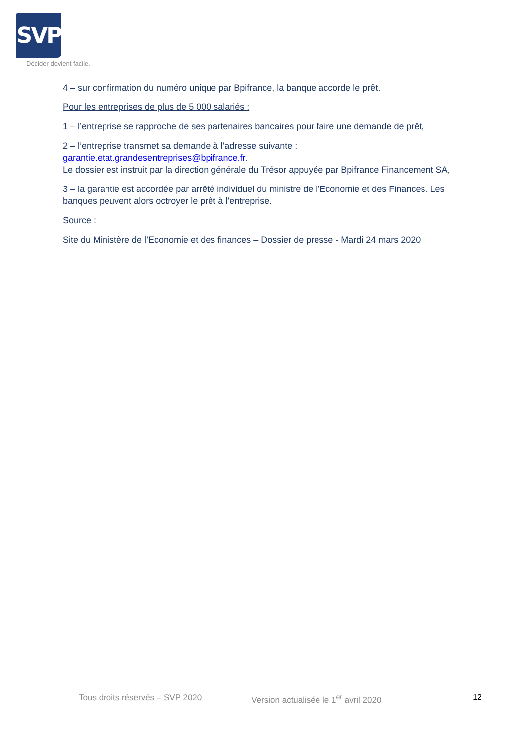SVP
Décider devient facile.
4 – sur confirmation du numéro unique par Bpifrance, la banque accorde le prêt.
Pour les entreprises de plus de 5 000 salariés :
1 – l’entreprise se rapproche de ses partenaires bancaires pour faire une demande de prêt,
2 – l’entreprise transmet sa demande à l’adresse suivante :
garantie.etat.grandesentreprises@bpifrance.fr.
Le dossier est instruit par la direction générale du Trésor appuyée par Bpifrance Financement SA,
3 – la garantie est accordée par arrêté individuel du ministre de l’Economie et des Finances. Les banques peuvent alors octroyer le prêt à l’entreprise.
Source :
Site du Ministère de l’Economie et des finances – Dossier de presse - Mardi 24 mars 2020
Tous droits réservés – SVP 2020 Version actualisée le 1<sup>er</sup> avril 2020 12